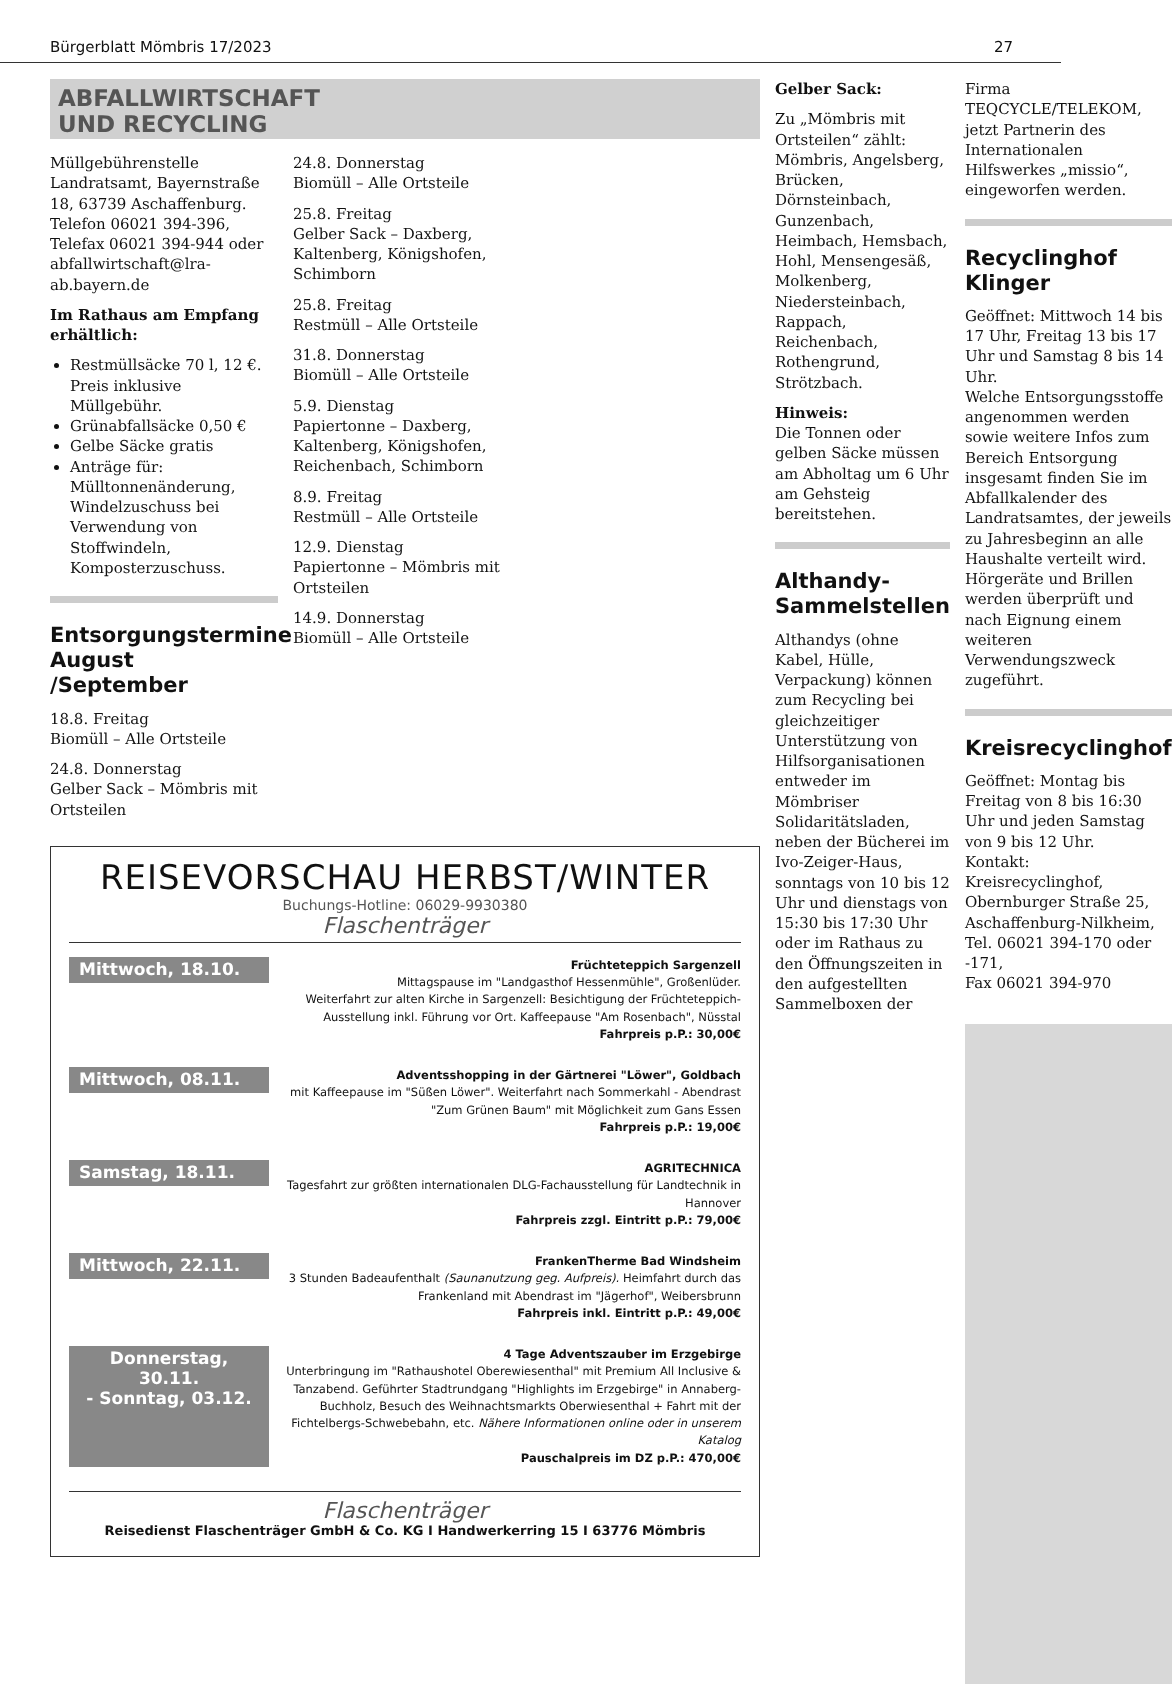Bürgerblatt Mömbris 17/2023 27
ABFALLWIRTSCHAFT
UND RECYCLING
Müllgebührenstelle
Landratsamt, Bayernstraße 18, 63739 Aschaffenburg.
Telefon 06021 394-396,
Telefax 06021 394-944 oder
abfallwirtschaft@lra-ab.bayern.de
Im Rathaus am Empfang erhältlich:
Restmüllsäcke 70 l, 12 €. Preis inklusive Müllgebühr.
Grünabfallsäcke 0,50 €
Gelbe Säcke gratis
Anträge für: Mülltonnenänderung, Windelzuschuss bei Verwendung von Stoffwindeln, Komposterzuschuss.
Entsorgungstermine August /September
18.8. Freitag
Biomüll – Alle Ortsteile
24.8. Donnerstag
Gelber Sack – Mömbris mit Ortsteilen
24.8. Donnerstag
Biomüll – Alle Ortsteile
25.8. Freitag
Gelber Sack – Daxberg, Kaltenberg, Königshofen, Schimborn
25.8. Freitag
Restmüll – Alle Ortsteile
31.8. Donnerstag
Biomüll – Alle Ortsteile
5.9. Dienstag
Papiertonne – Daxberg, Kaltenberg, Königshofen, Reichenbach, Schimborn
8.9. Freitag
Restmüll – Alle Ortsteile
12.9. Dienstag
Papiertonne – Mömbris mit Ortsteilen
14.9. Donnerstag
Biomüll – Alle Ortsteile
REISEVORSCHAU HERBST/WINTER
Buchungs-Hotline: 06029-9930380
Flaschenträger
Mittwoch, 18.10.
Früchteteppich Sargenzell
Mittagspause im "Landgasthof Hessenmühle", Großenlüder.
Weiterfahrt zur alten Kirche in Sargenzell: Besichtigung der Früchteteppich-Ausstellung inkl. Führung vor Ort. Kaffeepause "Am Rosenbach", Nüsstal
Fahrpreis p.P.: 30,00€
Mittwoch, 08.11.
Adventsshopping in der Gärtnerei "Löwer", Goldbach
mit Kaffeepause im "Süßen Löwer". Weiterfahrt nach Sommerkahl - Abendrast "Zum Grünen Baum" mit Möglichkeit zum Gans Essen
Fahrpreis p.P.: 19,00€
Samstag, 18.11.
AGRITECHNICA
Tagesfahrt zur größten internationalen DLG-Fachausstellung für Landtechnik in Hannover
Fahrpreis zzgl. Eintritt p.P.: 79,00€
Mittwoch, 22.11.
FrankenTherme Bad Windsheim
3 Stunden Badeaufenthalt (Saunanutzung geg. Aufpreis). Heimfahrt durch das Frankenland mit Abendrast im "Jägerhof", Weibersbrunn
Fahrpreis inkl. Eintritt p.P.: 49,00€
Donnerstag, 30.11.
- Sonntag, 03.12.
4 Tage Adventszauber im Erzgebirge
Unterbringung im "Rathaushotel Oberewiesenthal" mit Premium All Inclusive & Tanzabend. Geführter Stadtrundgang "Highlights im Erzgebirge" in Annaberg-Buchholz, Besuch des Weihnachtsmarkts Oberwiesenthal + Fahrt mit der Fichtelbergs-Schwebebahn, etc. Nähere Informationen online oder in unserem Katalog
Pauschalpreis im DZ p.P.: 470,00€
Flaschenträger
Reisedienst Flaschenträger GmbH & Co. KG I Handwerkerring 15 I 63776 Mömbris
Gelber Sack:
Zu „Mömbris mit Ortsteilen“ zählt: Mömbris, Angelsberg, Brücken, Dörnsteinbach, Gunzenbach, Heimbach, Hemsbach, Hohl, Mensengesäß, Molkenberg, Niedersteinbach, Rappach, Reichenbach, Rothengrund, Strötzbach.
Hinweis:
Die Tonnen oder gelben Säcke müssen am Abholtag um 6 Uhr am Gehsteig bereitstehen.
Althandy-Sammelstellen
Althandys (ohne Kabel, Hülle, Verpackung) können zum Recycling bei gleichzeitiger Unterstützung von Hilfsorganisationen entweder im Mömbriser Solidaritätsladen, neben der Bücherei im Ivo-Zeiger-Haus, sonntags von 10 bis 12 Uhr und dienstags von 15:30 bis 17:30 Uhr oder im Rathaus zu den Öffnungszeiten in den aufgestellten Sammelboxen der
Firma TEQCYCLE/TELEKOM, jetzt Partnerin des Internationalen Hilfswerkes „missio“, eingeworfen werden.
Recyclinghof Klinger
Geöffnet: Mittwoch 14 bis 17 Uhr, Freitag 13 bis 17 Uhr und Samstag 8 bis 14 Uhr.
Welche Entsorgungsstoffe angenommen werden sowie weitere Infos zum Bereich Entsorgung insgesamt finden Sie im Abfallkalender des Landratsamtes, der jeweils zu Jahresbeginn an alle Haushalte verteilt wird.
Hörgeräte und Brillen werden überprüft und nach Eignung einem weiteren Verwendungszweck zugeführt.
Kreisrecyclinghof
Geöffnet: Montag bis Freitag von 8 bis 16:30 Uhr und jeden Samstag von 9 bis 12 Uhr.
Kontakt: Kreisrecyclinghof, Obernburger Straße 25, Aschaffenburg-Nilkheim,
Tel. 06021 394-170 oder -171,
Fax 06021 394-970